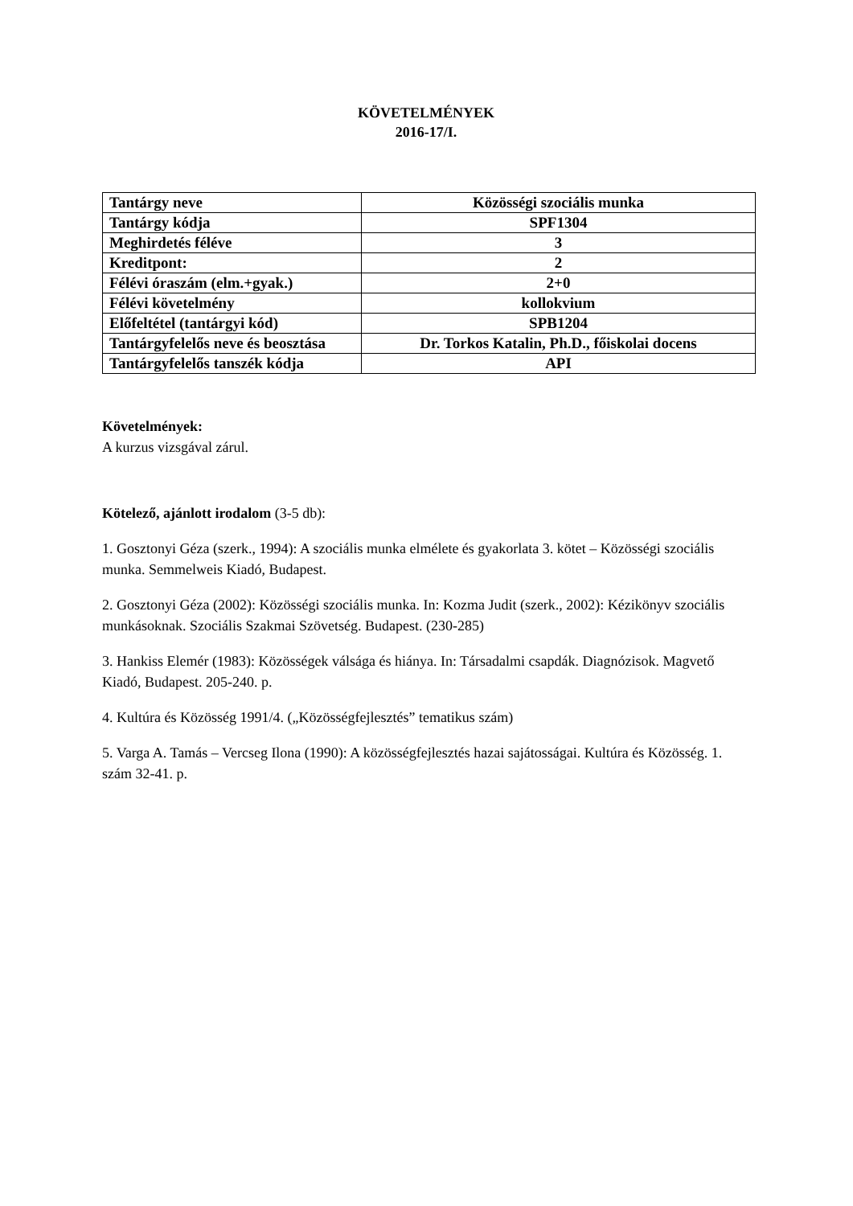KÖVETELMÉNYEK
2016-17/I.
| Tantárgy neve | Közösségi szociális munka |
| Tantárgy kódja | SPF1304 |
| Meghirdetés féléve | 3 |
| Kreditpont: | 2 |
| Félévi óraszám (elm.+gyak.) | 2+0 |
| Félévi követelmény | kollokvium |
| Előfeltétel (tantárgyi kód) | SPB1204 |
| Tantárgyfelelős neve és beosztása | Dr. Torkos Katalin, Ph.D., főiskolai docens |
| Tantárgyfelelős tanszék kódja | API |
Követelmények:
A kurzus vizsgával zárul.
Kötelező, ajánlott irodalom (3-5 db):
1. Gosztonyi Géza (szerk., 1994): A szociális munka elmélete és gyakorlata 3. kötet – Közösségi szociális munka. Semmelweis Kiadó, Budapest.
2. Gosztonyi Géza (2002): Közösségi szociális munka. In: Kozma Judit (szerk., 2002): Kézikönyv szociális munkásoknak. Szociális Szakmai Szövetség. Budapest. (230-285)
3. Hankiss Elemér (1983): Közösségek válsága és hiánya. In: Társadalmi csapdák. Diagnózisok. Magvető Kiadó, Budapest. 205-240. p.
4. Kultúra és Közösség 1991/4. („Közösségfejlesztés” tematikus szám)
5. Varga A. Tamás – Vercseg Ilona (1990): A közösségfejlesztés hazai sajátosságai. Kultúra és Közösség. 1. szám 32-41. p.